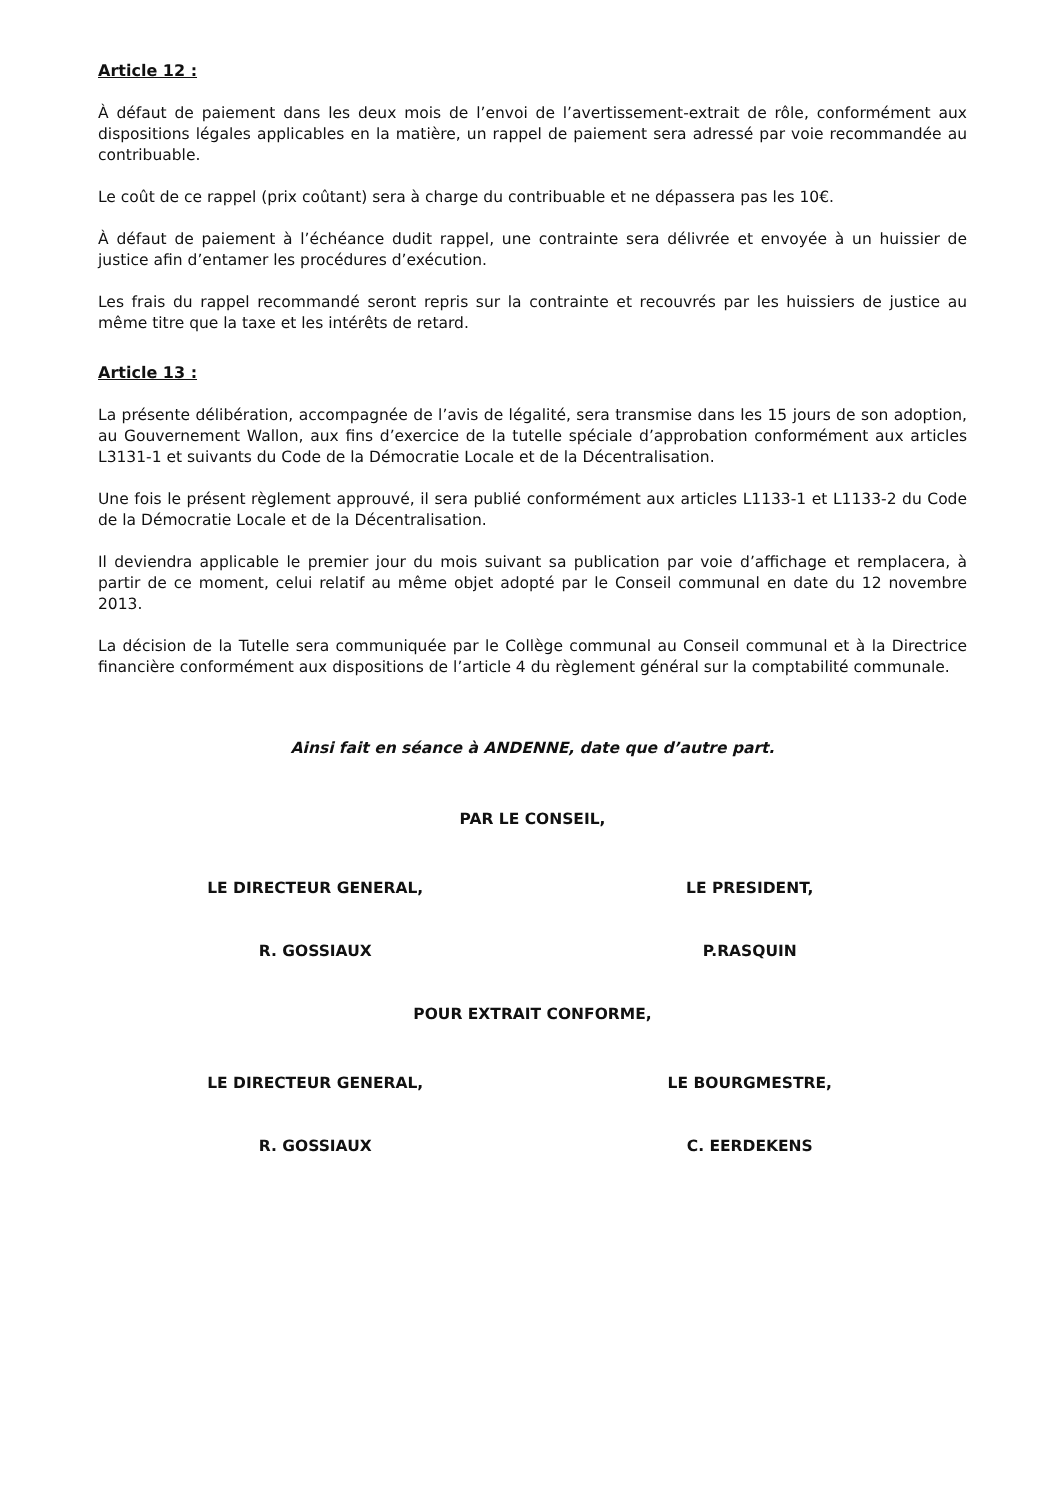Article 12 :
À défaut de paiement dans les deux mois de l’envoi de l’avertissement-extrait de rôle, conformément aux dispositions légales applicables en la matière, un rappel de paiement sera adressé par voie recommandée au contribuable.
Le coût de ce rappel (prix coûtant) sera à charge du contribuable et ne dépassera pas les 10€.
À défaut de paiement à l’échéance dudit rappel, une contrainte sera délivrée et envoyée à un huissier de justice afin d’entamer les procédures d’exécution.
Les frais du rappel recommandé seront repris sur la contrainte et recouvrés par les huissiers de justice au même titre que la taxe et les intérêts de retard.
Article 13 :
La présente délibération, accompagnée de l’avis de légalité, sera transmise dans les 15 jours de son adoption, au Gouvernement Wallon, aux fins d’exercice de la tutelle spéciale d’approbation conformément aux articles L3131-1 et suivants du Code de la Démocratie Locale et de la Décentralisation.
Une fois le présent règlement approuvé, il sera publié conformément aux articles L1133-1 et L1133-2 du Code de la Démocratie Locale et de la Décentralisation.
Il deviendra applicable le premier jour du mois suivant sa publication par voie d’affichage et remplacera, à partir de ce moment, celui relatif au même objet adopté par le Conseil communal en date du 12 novembre 2013.
La décision de la Tutelle sera communiquée par le Collège communal au Conseil communal et à la Directrice financière conformément aux dispositions de l’article 4 du règlement général sur la comptabilité communale.
Ainsi fait en séance à ANDENNE, date que d’autre part.
PAR LE CONSEIL,
LE DIRECTEUR GENERAL, LE PRESIDENT,
R. GOSSIAUX P.RASQUIN
POUR EXTRAIT CONFORME,
LE DIRECTEUR GENERAL, LE BOURGMESTRE,
R. GOSSIAUX C. EERDEKENS